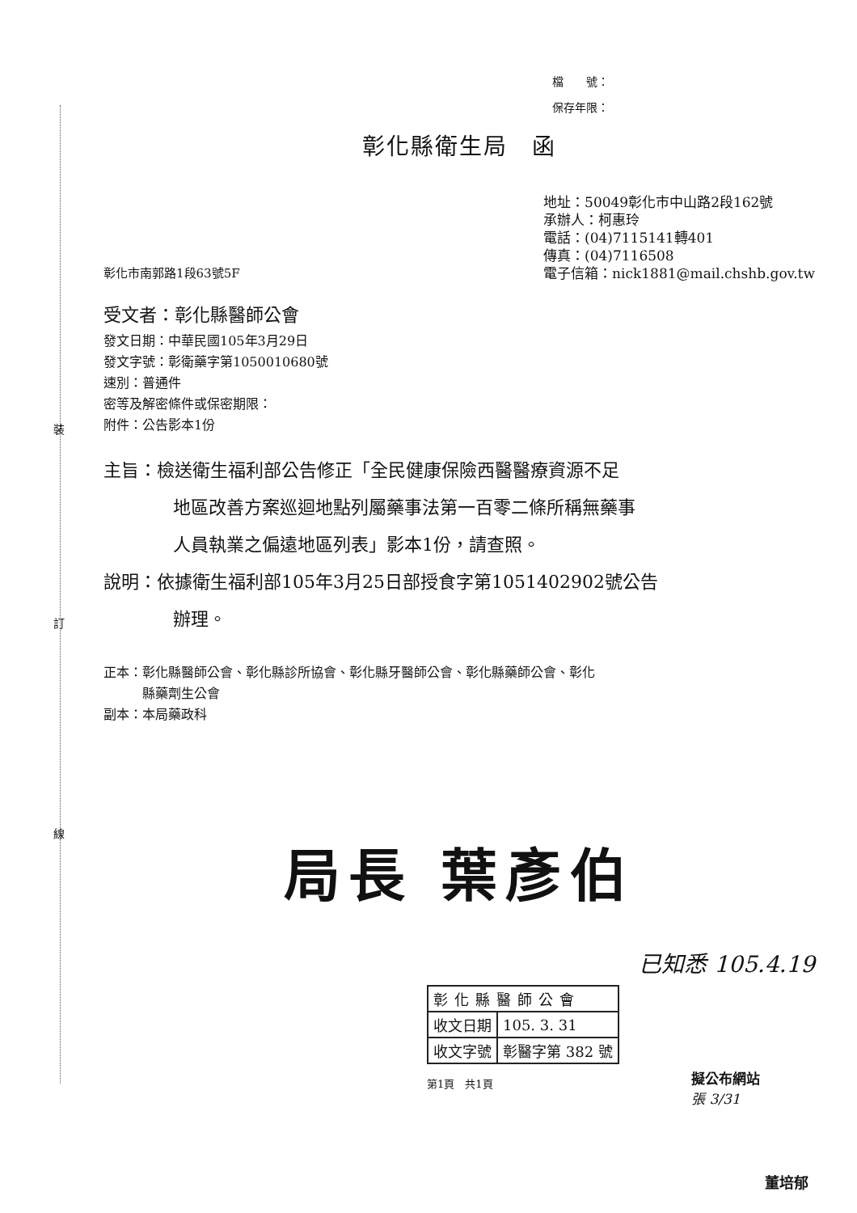裝
訂
線
檔　　號：
保存年限：
彰化縣衛生局　函
彰化市南郭路1段63號5F 地址：50049彰化市中山路2段162號
承辦人：柯惠玲
電話：(04)7115141轉401
傳真：(04)7116508
電子信箱：nick1881@mail.chshb.gov.tw
受文者：彰化縣醫師公會
發文日期：中華民國105年3月29日
發文字號：彰衛藥字第1050010680號
速別：普通件
密等及解密條件或保密期限：
附件：公告影本1份
主旨：檢送衛生福利部公告修正「全民健康保險西醫醫療資源不足
地區改善方案巡迴地點列屬藥事法第一百零二條所稱無藥事
人員執業之偏遠地區列表」影本1份，請查照。
說明：依據衛生福利部105年3月25日部授食字第1051402902號公告
辦理。
正本：彰化縣醫師公會、彰化縣診所協會、彰化縣牙醫師公會、彰化縣藥師公會、彰化
　　　縣藥劑生公會
副本：本局藥政科
局長 葉彥伯
已知悉 105.4.19
| 彰化縣醫師公會 | |
| 收文日期 | 105. 3. 31 |
| 收文字號 | 彰醫字第 382 號 |
第1頁　共1頁
擬公布網站
張 3/31
董培郁